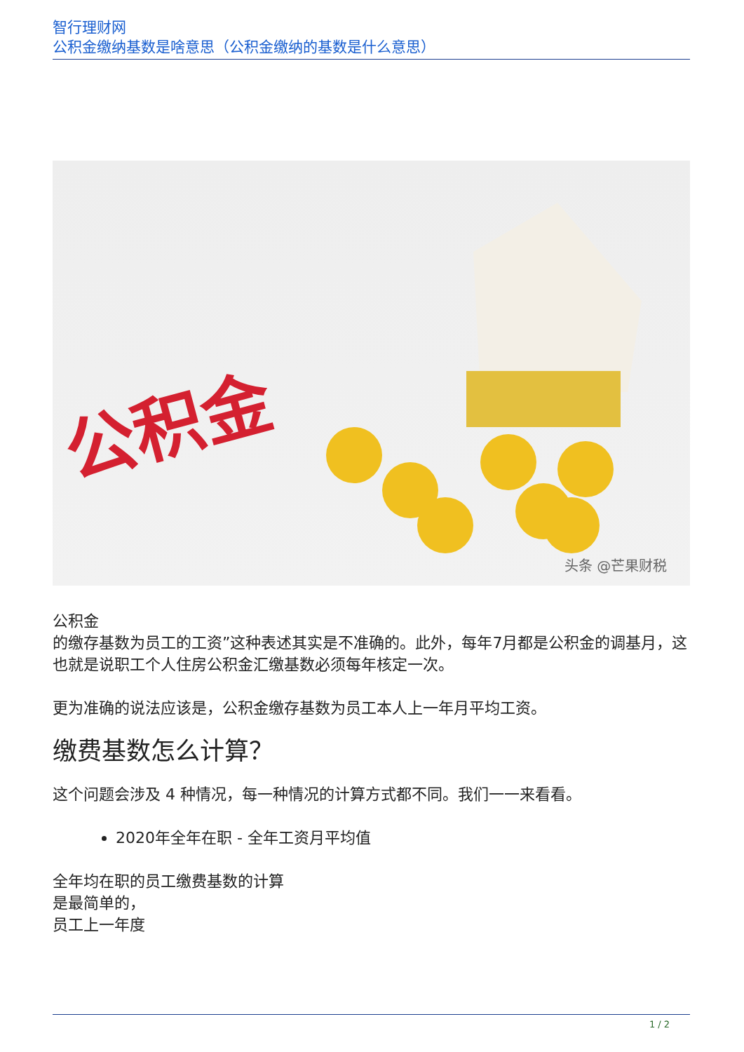智行理财网
公积金缴纳基数是啥意思（公积金缴纳的基数是什么意思）
公积金
头条 @芒果财税
公积金
的缴存基数为员工的工资”这种表述其实是不准确的。此外，每年7月都是公积金的调基月，这也就是说职工个人住房公积金汇缴基数必须每年核定一次。
更为准确的说法应该是，公积金缴存基数为员工本人上一年月平均工资。
缴费基数怎么计算？
这个问题会涉及 4 种情况，每一种情况的计算方式都不同。我们一一来看看。
2020年全年在职 - 全年工资月平均值
全年均在职的员工缴费基数的计算
是最简单的，
员工上一年度
1 / 2